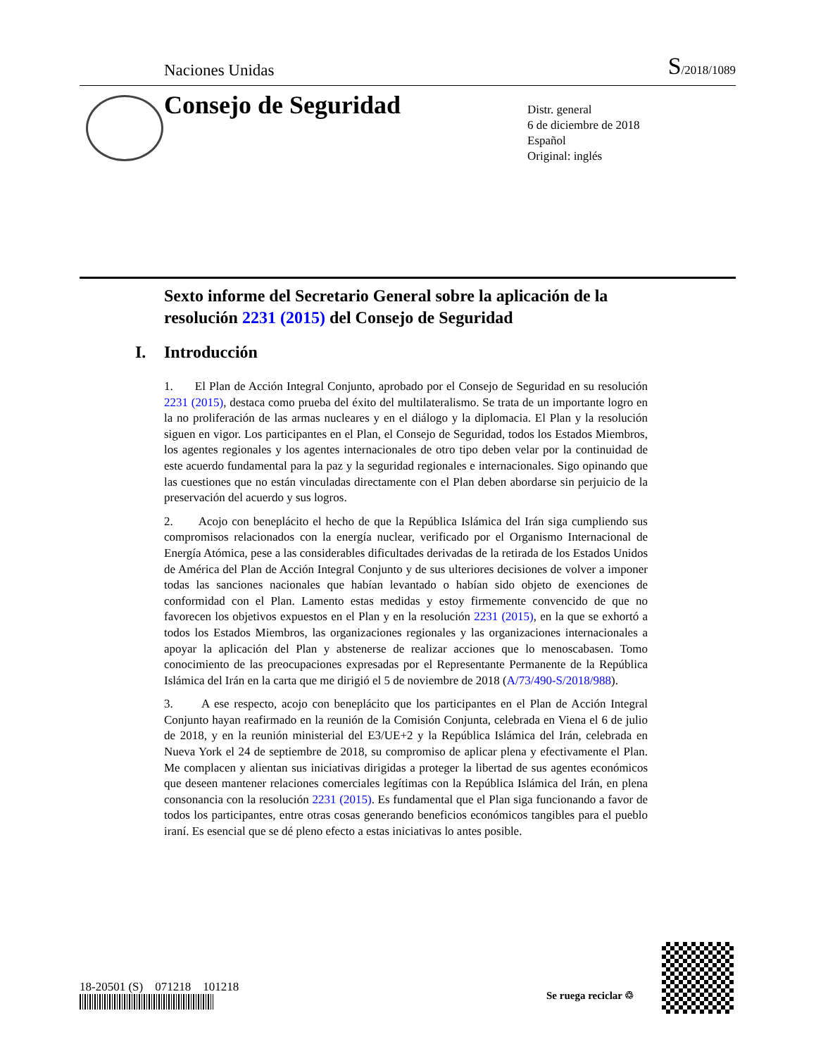Naciones Unidas S/2018/1089
Consejo de Seguridad
Distr. general
6 de diciembre de 2018
Español
Original: inglés
Sexto informe del Secretario General sobre la aplicación de la resolución 2231 (2015) del Consejo de Seguridad
I. Introducción
1. El Plan de Acción Integral Conjunto, aprobado por el Consejo de Seguridad en su resolución 2231 (2015), destaca como prueba del éxito del multilateralismo. Se trata de un importante logro en la no proliferación de las armas nucleares y en el diálogo y la diplomacia. El Plan y la resolución siguen en vigor. Los participantes en el Plan, el Consejo de Seguridad, todos los Estados Miembros, los agentes regionales y los agentes internacionales de otro tipo deben velar por la continuidad de este acuerdo fundamental para la paz y la seguridad regionales e internacionales. Sigo opinando que las cuestiones que no están vinculadas directamente con el Plan deben abordarse sin perjuicio de la preservación del acuerdo y sus logros.
2. Acojo con beneplácito el hecho de que la República Islámica del Irán siga cumpliendo sus compromisos relacionados con la energía nuclear, verificado por el Organismo Internacional de Energía Atómica, pese a las considerables dificultades derivadas de la retirada de los Estados Unidos de América del Plan de Acción Integral Conjunto y de sus ulteriores decisiones de volver a imponer todas las sanciones nacionales que habían levantado o habían sido objeto de exenciones de conformidad con el Plan. Lamento estas medidas y estoy firmemente convencido de que no favorecen los objetivos expuestos en el Plan y en la resolución 2231 (2015), en la que se exhortó a todos los Estados Miembros, las organizaciones regionales y las organizaciones internacionales a apoyar la aplicación del Plan y abstenerse de realizar acciones que lo menoscabasen. Tomo conocimiento de las preocupaciones expresadas por el Representante Permanente de la República Islámica del Irán en la carta que me dirigió el 5 de noviembre de 2018 (A/73/490-S/2018/988).
3. A ese respecto, acojo con beneplácito que los participantes en el Plan de Acción Integral Conjunto hayan reafirmado en la reunión de la Comisión Conjunta, celebrada en Viena el 6 de julio de 2018, y en la reunión ministerial del E3/UE+2 y la República Islámica del Irán, celebrada en Nueva York el 24 de septiembre de 2018, su compromiso de aplicar plena y efectivamente el Plan. Me complacen y alientan sus iniciativas dirigidas a proteger la libertad de sus agentes económicos que deseen mantener relaciones comerciales legítimas con la República Islámica del Irán, en plena consonancia con la resolución 2231 (2015). Es fundamental que el Plan siga funcionando a favor de todos los participantes, entre otras cosas generando beneficios económicos tangibles para el pueblo iraní. Es esencial que se dé pleno efecto a estas iniciativas lo antes posible.
18-20501 (S) 071218 101218
Se ruega reciclar ♲